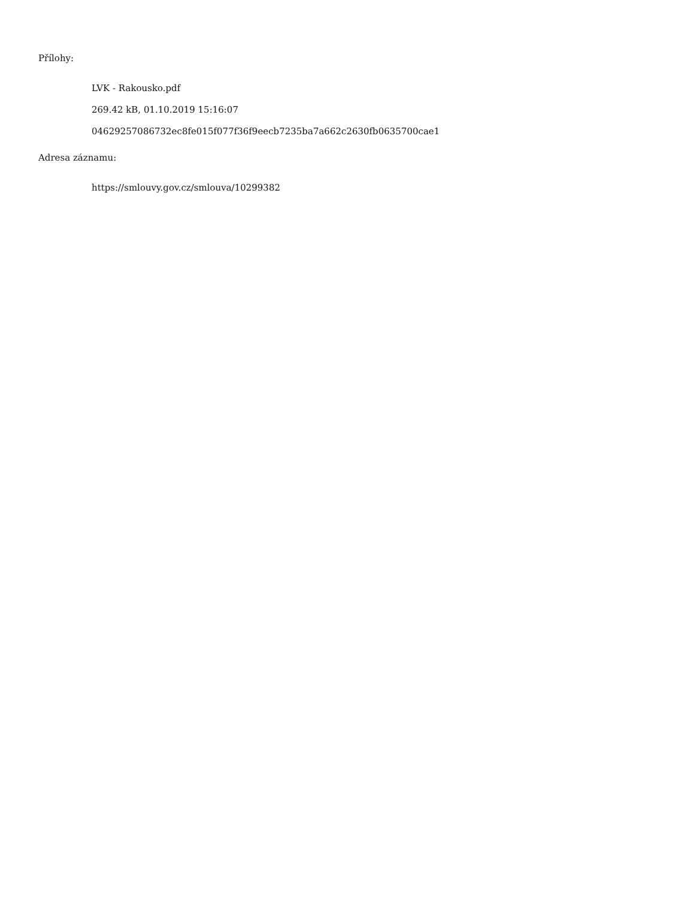Přílohy:
LVK - Rakousko.pdf
269.42 kB, 01.10.2019 15:16:07
04629257086732ec8fe015f077f36f9eecb7235ba7a662c2630fb0635700cae1
Adresa záznamu:
https://smlouvy.gov.cz/smlouva/10299382